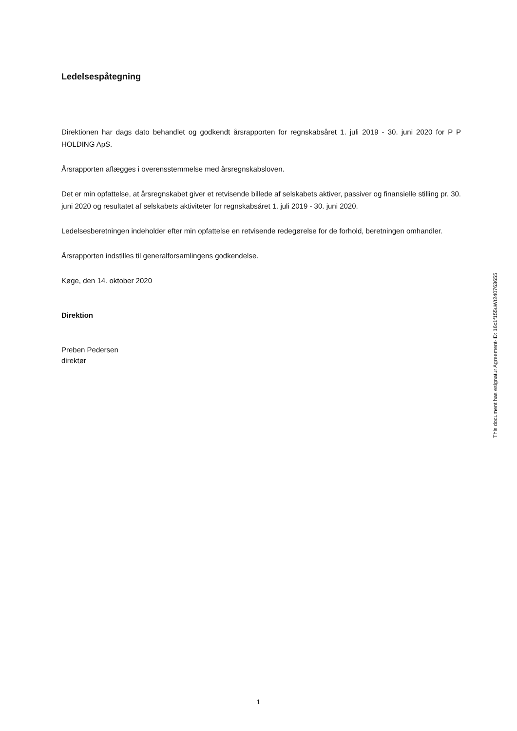Ledelsespåtegning
Direktionen har dags dato behandlet og godkendt årsrapporten for regnskabsåret 1. juli 2019 - 30. juni 2020 for P P HOLDING ApS.
Årsrapporten aflægges i overensstemmelse med årsregnskabsloven.
Det er min opfattelse, at årsregnskabet giver et retvisende billede af selskabets aktiver, passiver og finansielle stilling pr. 30. juni 2020 og resultatet af selskabets aktiviteter for regnskabsåret 1. juli 2019 - 30. juni 2020.
Ledelsesberetningen indeholder efter min opfattelse en retvisende redegørelse for de forhold, beretningen omhandler.
Årsrapporten indstilles til generalforsamlingens godkendelse.
Køge, den 14. oktober 2020
Direktion
Preben Pedersen
direktør
This document has esignatur Agreement-ID: 16c1f155uWt240763655
1